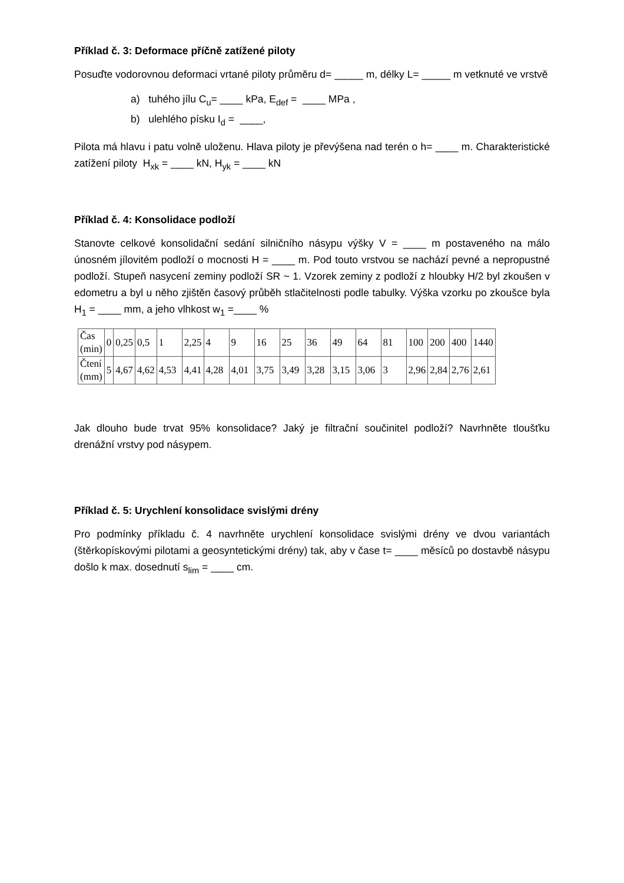Příklad č. 3: Deformace příčně zatížené piloty
Posuďte vodorovnou deformaci vrtané piloty průměru d= _____ m, délky L= _____ m vetknuté ve vrstvě
a) tuhého jílu C<sub>u</sub>= ____ kPa, E<sub>def</sub> = ____ MPa ,
b) ulehlého písku I<sub>d</sub> = ____,
Pilota má hlavu i patu volně uloženu. Hlava piloty je převýšena nad terén o h= ____ m. Charakteristické zatížení piloty H<sub>xk</sub> = ____ kN, H<sub>yk</sub> = ____ kN
Příklad č. 4: Konsolidace podloží
Stanovte celkové konsolidační sedání silničního násypu výšky V = ____ m postaveného na málo únosném jílovitém podloží o mocnosti H = ____ m. Pod touto vrstvou se nachází pevné a nepropustné podloží. Stupeň nasycení zeminy podloží SR ~ 1. Vzorek zeminy z podloží z hloubky H/2 byl zkoušen v edometru a byl u něho zjištěn časový průběh stlačitelnosti podle tabulky. Výška vzorku po zkoušce byla H<sub>1</sub> = ____ mm, a jeho vlhkost w<sub>1</sub> =____ %
| Čas (min) | 0 | 0,25 | 0,5 | 1 | 2,25 | 4 | 9 | 16 | 25 | 36 | 49 | 64 | 81 | 100 | 200 | 400 | 1440 |
| Čtení (mm) | 5 | 4,67 | 4,62 | 4,53 | 4,41 | 4,28 | 4,01 | 3,75 | 3,49 | 3,28 | 3,15 | 3,06 | 3 | 2,96 | 2,84 | 2,76 | 2,61 |
Jak dlouho bude trvat 95% konsolidace? Jaký je filtrační součinitel podloží? Navrhněte tloušťku drenážní vrstvy pod násypem.
Příklad č. 5: Urychlení konsolidace svislými drény
Pro podmínky příkladu č. 4 navrhněte urychlení konsolidace svislými drény ve dvou variantách (štěrkopískovými pilotami a geosyntetickými drény) tak, aby v čase t= ____ měsíců po dostavbě násypu došlo k max. dosednutí s<sub>lim</sub> = ____ cm.